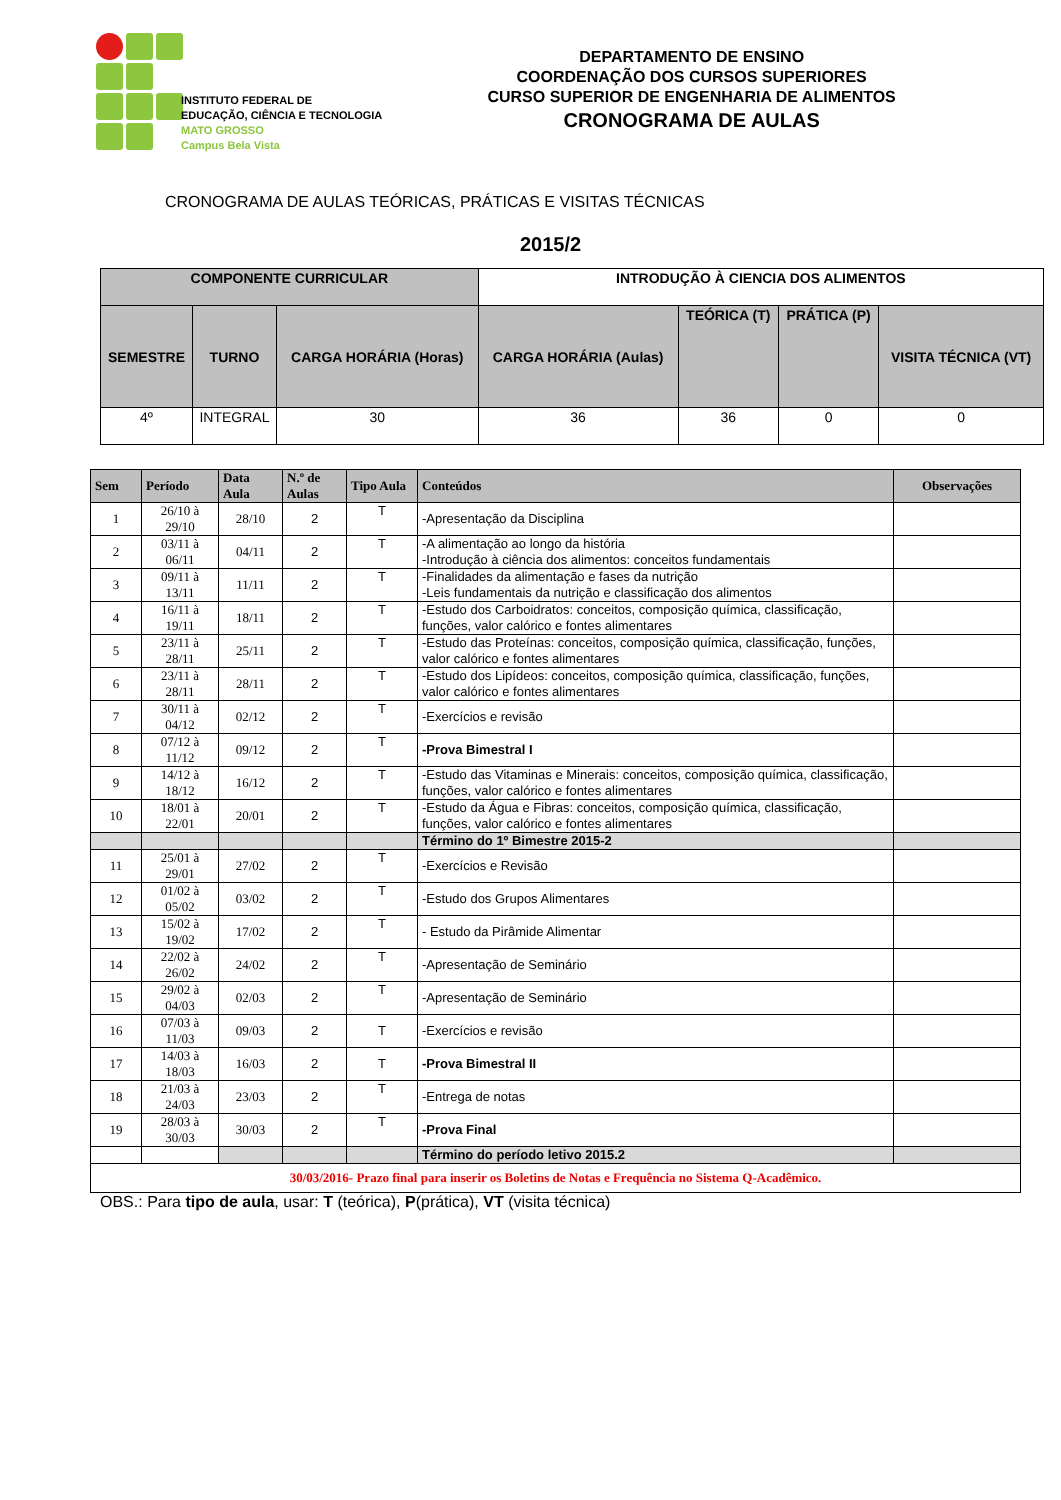INSTITUTO FEDERAL DE
EDUCAÇÃO, CIÊNCIA E TECNOLOGIA
MATO GROSSO
Campus Bela Vista
DEPARTAMENTO DE ENSINO
COORDENAÇÃO DOS CURSOS SUPERIORES
CURSO SUPERIOR DE ENGENHARIA DE ALIMENTOS
CRONOGRAMA DE AULAS
CRONOGRAMA DE AULAS TEÓRICAS, PRÁTICAS E VISITAS TÉCNICAS
2015/2
| COMPONENTE CURRICULAR | | | INTRODUÇÃO À CIENCIA DOS ALIMENTOS | | | |
| --- | --- | --- | --- | --- | --- | --- |
| SEMESTRE | TURNO | CARGA HORÁRIA (Horas) | CARGA HORÁRIA (Aulas) | TEÓRICA (T) | PRÁTICA (P) | VISITA TÉCNICA (VT) |
| 4º | INTEGRAL | 30 | 36 | 36 | 0 | 0 |
| Sem | Período | Data Aula | N.º de Aulas | Tipo Aula | Conteúdos | Observações |
| --- | --- | --- | --- | --- | --- | --- |
| 1 | 26/10 à 29/10 | 28/10 | 2 | T | -Apresentação da Disciplina | |
| 2 | 03/11 à 06/11 | 04/11 | 2 | T | -A alimentação ao longo da história -Introdução à ciência dos alimentos: conceitos fundamentais | |
| 3 | 09/11 à 13/11 | 11/11 | 2 | T | -Finalidades da alimentação e fases da nutrição -Leis fundamentais da nutrição e classificação dos alimentos | |
| 4 | 16/11 à 19/11 | 18/11 | 2 | T | -Estudo dos Carboidratos: conceitos, composição química, classificação, funções, valor calórico e fontes alimentares | |
| 5 | 23/11 à 28/11 | 25/11 | 2 | T | -Estudo das Proteínas: conceitos, composição química, classificação, funções, valor calórico e fontes alimentares | |
| 6 | 23/11 à 28/11 | 28/11 | 2 | T | -Estudo dos Lipídeos: conceitos, composição química, classificação, funções, valor calórico e fontes alimentares | |
| 7 | 30/11 à 04/12 | 02/12 | 2 | T | -Exercícios e revisão | |
| 8 | 07/12 à 11/12 | 09/12 | 2 | T | -Prova Bimestral I | |
| 9 | 14/12 à 18/12 | 16/12 | 2 | T | -Estudo das Vitaminas e Minerais: conceitos, composição química, classificação, funções, valor calórico e fontes alimentares | |
| 10 | 18/01 à 22/01 | 20/01 | 2 | T | -Estudo da Água e Fibras: conceitos, composição química, classificação, funções, valor calórico e fontes alimentares | |
| | | | | | Término do 1º Bimestre 2015-2 | |
| 11 | 25/01 à 29/01 | 27/02 | 2 | T | -Exercícios e Revisão | |
| 12 | 01/02 à 05/02 | 03/02 | 2 | T | -Estudo dos Grupos Alimentares | |
| 13 | 15/02 à 19/02 | 17/02 | 2 | T | - Estudo da Pirâmide Alimentar | |
| 14 | 22/02 à 26/02 | 24/02 | 2 | T | -Apresentação de Seminário | |
| 15 | 29/02 à 04/03 | 02/03 | 2 | T | -Apresentação de Seminário | |
| 16 | 07/03 à 11/03 | 09/03 | 2 | T | -Exercícios e revisão | |
| 17 | 14/03 à 18/03 | 16/03 | 2 | T | -Prova Bimestral II | |
| 18 | 21/03 à 24/03 | 23/03 | 2 | T | -Entrega de notas | |
| 19 | 28/03 à 30/03 | 30/03 | 2 | T | -Prova Final | |
| | | | | | Término do período letivo 2015.2 | |
| 30/03/2016- Prazo final para inserir os Boletins de Notas e Frequência no Sistema Q-Acadêmico. | | | | | | |
OBS.: Para tipo de aula, usar: T (teórica), P(prática), VT (visita técnica)